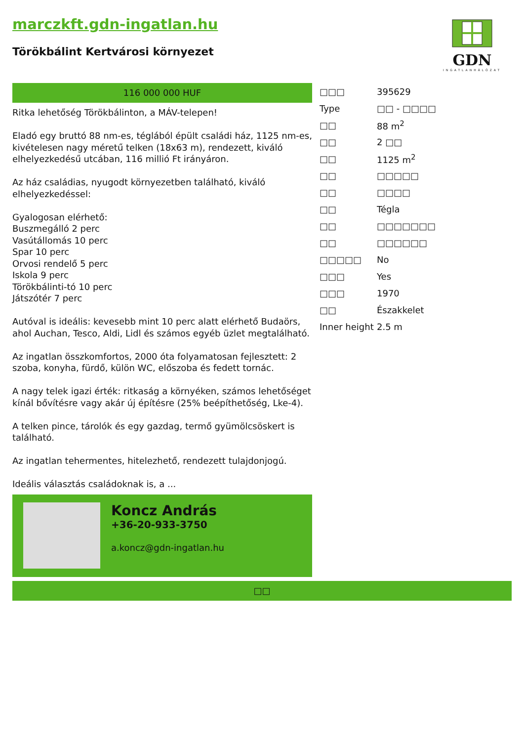marczkft.gdn-ingatlan.hu
Törökbálint Kertvárosi környezet
GDN
INGATLANHÁLÓZAT
116 000 000 HUF
Ritka lehetőség Törökbálinton, a MÁV-telepen!
Eladó egy bruttó 88 nm-es, téglából épült családi ház, 1125 nm-es, kivételesen nagy méretű telken (18x63 m), rendezett, kiváló elhelyezkedésű utcában, 116 millió Ft irányáron.
Az ház családias, nyugodt környezetben található, kiváló elhelyezkedéssel:
Gyalogosan elérhető:
Buszmegálló 2 perc
Vasútállomás 10 perc
Spar 10 perc
Orvosi rendelő 5 perc
Iskola 9 perc
Törökbálinti-tó 10 perc
Játszótér 7 perc
Autóval is ideális: kevesebb mint 10 perc alatt elérhető Budaörs, ahol Auchan, Tesco, Aldi, Lidl és számos egyéb üzlet megtalálható.
Az ingatlan összkomfortos, 2000 óta folyamatosan fejlesztett: 2 szoba, konyha, fürdő, külön WC, előszoba és fedett tornác.
A nagy telek igazi érték: ritkaság a környéken, számos lehetőséget kínál bővítésre vagy akár új építésre (25% beépíthetőség, Lke-4).
A telken pince, tárolók és egy gazdag, termő gyümölcsöskert is található.
Az ingatlan tehermentes, hitelezhető, rendezett tulajdonjogú.
Ideális választás családoknak is, a ...
Koncz András
+36-20-933-3750
a.koncz@gdn-ingatlan.hu
| □□□ | 395629 |
| Type | □□ - □□□□ |
| □□ | 88 m<sup>2</sup> |
| □□ | 2 □□ |
| □□ | 1125 m<sup>2</sup> |
| □□ | □□□□□ |
| □□ | □□□□ |
| □□ | Tégla |
| □□ | □□□□□□□ |
| □□ | □□□□□□ |
| □□□□□ | No |
| □□□ | Yes |
| □□□ | 1970 |
| □□ | Északkelet |
| Inner height | 2.5 m |
□□